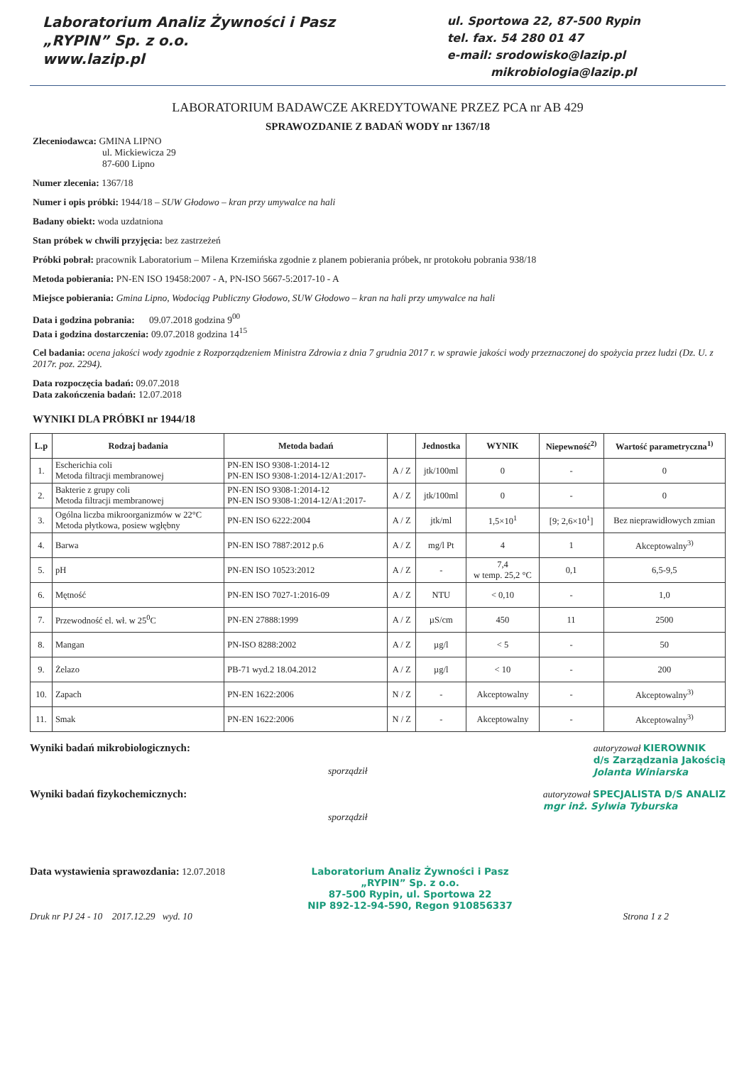Laboratorium Analiz Żywności i Pasz
„RYPIN” Sp. z o.o.
www.lazip.pl
ul. Sportowa 22, 87-500 Rypin
tel. fax. 54 280 01 47
e-mail: srodowisko@lazip.pl
mikrobiologia@lazip.pl
LABORATORIUM BADAWCZE AKREDYTOWANE PRZEZ PCA nr AB 429
SPRAWOZDANIE Z BADAŃ WODY nr 1367/18
Zleceniodawca: GMINA LIPNO
ul. Mickiewicza 29
87-600 Lipno
Numer zlecenia: 1367/18
Numer i opis próbki: 1944/18 – SUW Głodowo – kran przy umywalce na hali
Badany obiekt: woda uzdatniona
Stan próbek w chwili przyjęcia: bez zastrzeżeń
Próbki pobrał: pracownik Laboratorium – Milena Krzemińska zgodnie z planem pobierania próbek, nr protokołu pobrania 938/18
Metoda pobierania: PN-EN ISO 19458:2007 - A, PN-ISO 5667-5:2017-10 - A
Miejsce pobierania: Gmina Lipno, Wodociąg Publiczny Głodowo, SUW Głodowo – kran na hali przy umywalce na hali
Data i godzina pobrania: 09.07.2018 godzina 9<sup>00</sup>
Data i godzina dostarczenia: 09.07.2018 godzina 14<sup>15</sup>
Cel badania: ocena jakości wody zgodnie z Rozporządzeniem Ministra Zdrowia z dnia 7 grudnia 2017 r. w sprawie jakości wody przeznaczonej do spożycia przez ludzi (Dz. U. z 2017r. poz. 2294).
Data rozpoczęcia badań: 09.07.2018
Data zakończenia badań: 12.07.2018
WYNIKI DLA PRÓBKI nr 1944/18
| L.p | Rodzaj badania | Metoda badań | | Jednostka | WYNIK | Niepewność<sup>2)</sup> | Wartość parametryczna<sup>1)</sup> |
| --- | --- | --- | --- | --- | --- | --- | --- |
| 1. | Escherichia coli Metoda filtracji membranowej | PN-EN ISO 9308-1:2014-12 PN-EN ISO 9308-1:2014-12/A1:2017- | A / Z | jtk/100ml | 0 | - | 0 |
| 2. | Bakterie z grupy coli Metoda filtracji membranowej | PN-EN ISO 9308-1:2014-12 PN-EN ISO 9308-1:2014-12/A1:2017- | A / Z | jtk/100ml | 0 | - | 0 |
| 3. | Ogólna liczba mikroorganizmów w 22°C Metoda płytkowa, posiew wgłębny | PN-EN ISO 6222:2004 | A / Z | jtk/ml | 1,5×10<sup>1</sup> | [9; 2,6×10<sup>1</sup>] | Bez nieprawidłowych zmian |
| 4. | Barwa | PN-EN ISO 7887:2012 p.6 | A / Z | mg/l Pt | 4 | 1 | Akceptowalny<sup>3)</sup> |
| 5. | pH | PN-EN ISO 10523:2012 | A / Z | - | 7,4 w temp. 25,2 °C | 0,1 | 6,5-9,5 |
| 6. | Mętność | PN-EN ISO 7027-1:2016-09 | A / Z | NTU | < 0,10 | - | 1,0 |
| 7. | Przewodność el. wł. w 25<sup>0</sup>C | PN-EN 27888:1999 | A / Z | µS/cm | 450 | 11 | 2500 |
| 8. | Mangan | PN-ISO 8288:2002 | A / Z | µg/l | < 5 | - | 50 |
| 9. | Żelazo | PB-71 wyd.2 18.04.2012 | A / Z | µg/l | < 10 | - | 200 |
| 10. | Zapach | PN-EN 1622:2006 | N / Z | - | Akceptowalny | - | Akceptowalny<sup>3)</sup> |
| 11. | Smak | PN-EN 1622:2006 | N / Z | - | Akceptowalny | - | Akceptowalny<sup>3)</sup> |
Wyniki badań mikrobiologicznych:
sporządził
autoryzował KIEROWNIK
d/s Zarządzania Jakością
Jolanta Winiarska
Wyniki badań fizykochemicznych:
sporządził
autoryzował SPECJALISTA D/S ANALIZ
mgr inż. Sylwia Tyburska
Data wystawienia sprawozdania: 12.07.2018
Laboratorium Analiz Żywności i Pasz
„RYPIN” Sp. z o.o.
87-500 Rypin, ul. Sportowa 22
NIP 892-12-94-590, Regon 910856337
Druk nr PJ 24 - 10 2017.12.29 wyd. 10 Strona 1 z 2